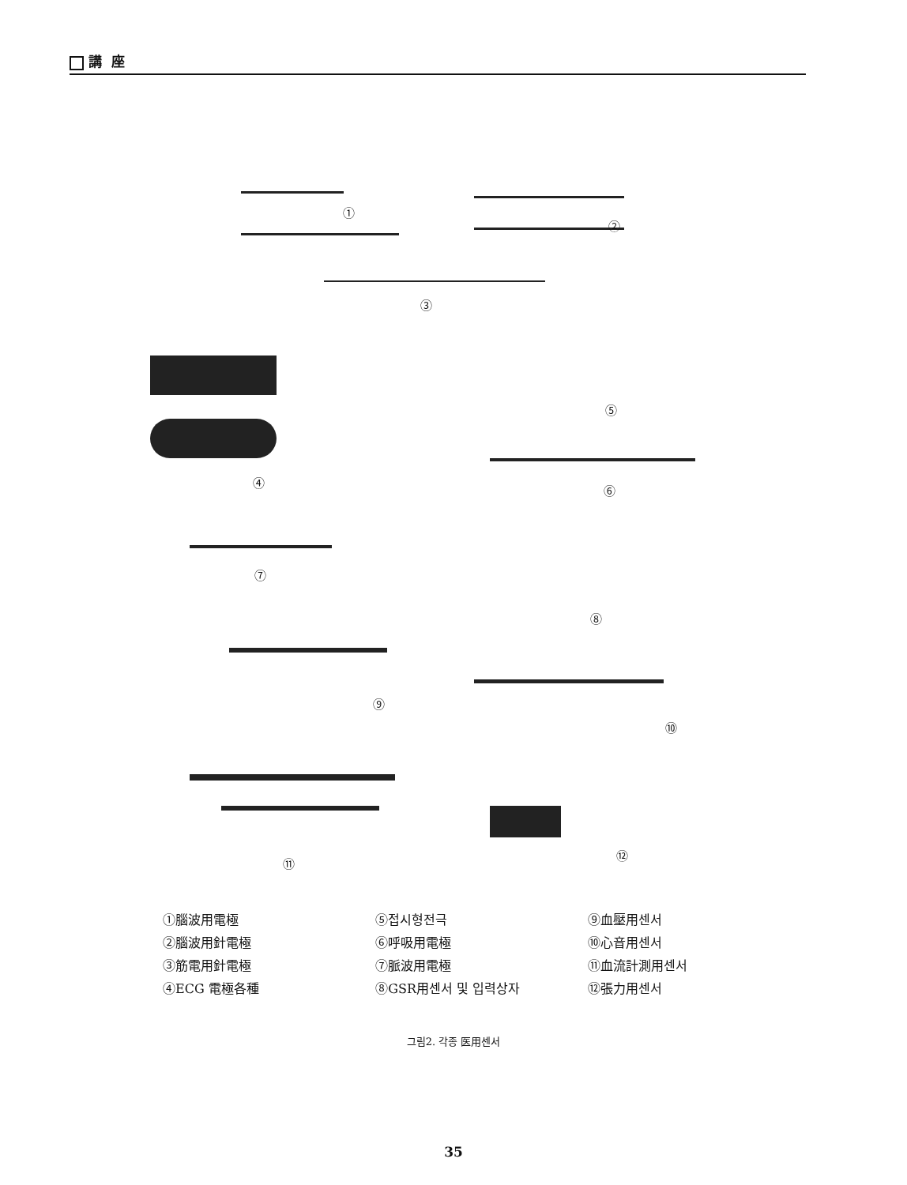講 座
①
②
③
④
⑤
⑥
⑦
⑧
⑨
⑩
⑪
⑫
①腦波用電極
②腦波用針電極
③筋電用針電極
④ECG 電極各種
⑤접시형전극
⑥呼吸用電極
⑦脈波用電極
⑧GSR用센서 및 입력상자
⑨血壓用센서
⑩心音用센서
⑪血流計測用센서
⑫張力用센서
그림2. 각종 医用센서
35